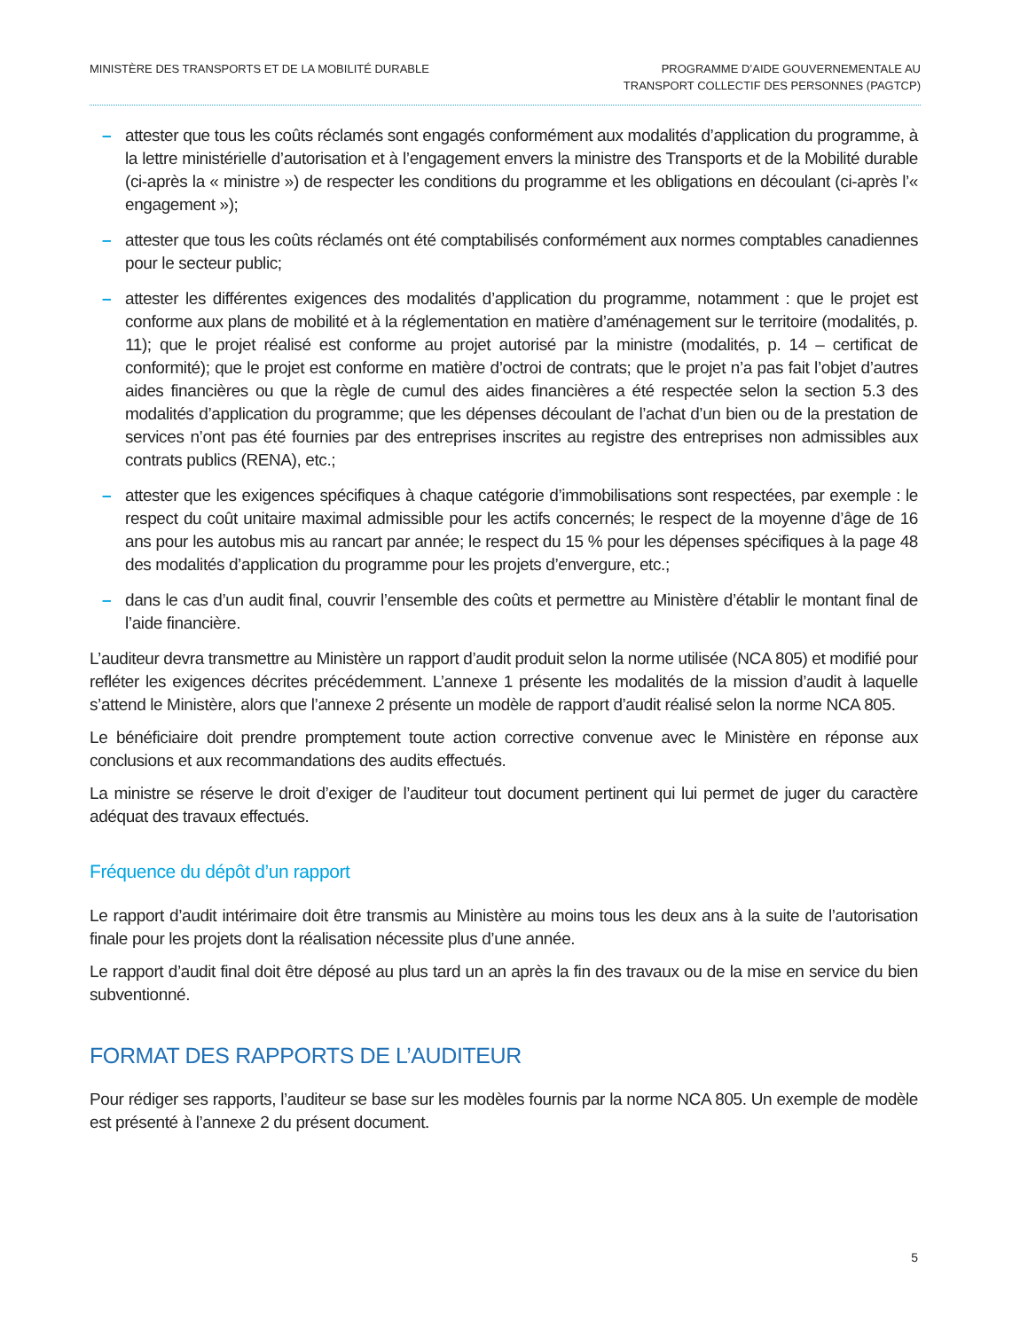MINISTÈRE DES TRANSPORTS ET DE LA MOBILITÉ DURABLE
PROGRAMME D’AIDE GOUVERNEMENTALE AU
TRANSPORT COLLECTIF DES PERSONNES (PAGTCP)
– attester que tous les coûts réclamés sont engagés conformément aux modalités d’application du programme, à la lettre ministérielle d’autorisation et à l’engagement envers la ministre des Transports et de la Mobilité durable (ci-après la « ministre ») de respecter les conditions du programme et les obligations en découlant (ci-après l’« engagement »);
– attester que tous les coûts réclamés ont été comptabilisés conformément aux normes comptables canadiennes pour le secteur public;
– attester les différentes exigences des modalités d’application du programme, notamment : que le projet est conforme aux plans de mobilité et à la réglementation en matière d’aménagement sur le territoire (modalités, p. 11); que le projet réalisé est conforme au projet autorisé par la ministre (modalités, p. 14 – certificat de conformité); que le projet est conforme en matière d’octroi de contrats; que le projet n’a pas fait l’objet d’autres aides financières ou que la règle de cumul des aides financières a été respectée selon la section 5.3 des modalités d’application du programme; que les dépenses découlant de l’achat d’un bien ou de la prestation de services n’ont pas été fournies par des entreprises inscrites au registre des entreprises non admissibles aux contrats publics (RENA), etc.;
– attester que les exigences spécifiques à chaque catégorie d’immobilisations sont respectées, par exemple : le respect du coût unitaire maximal admissible pour les actifs concernés; le respect de la moyenne d’âge de 16 ans pour les autobus mis au rancart par année; le respect du 15 % pour les dépenses spécifiques à la page 48 des modalités d’application du programme pour les projets d’envergure, etc.;
– dans le cas d’un audit final, couvrir l’ensemble des coûts et permettre au Ministère d’établir le montant final de l’aide financière.
L’auditeur devra transmettre au Ministère un rapport d’audit produit selon la norme utilisée (NCA 805) et modifié pour refléter les exigences décrites précédemment. L’annexe 1 présente les modalités de la mission d’audit à laquelle s’attend le Ministère, alors que l’annexe 2 présente un modèle de rapport d’audit réalisé selon la norme NCA 805.
Le bénéficiaire doit prendre promptement toute action corrective convenue avec le Ministère en réponse aux conclusions et aux recommandations des audits effectués.
La ministre se réserve le droit d’exiger de l’auditeur tout document pertinent qui lui permet de juger du caractère adéquat des travaux effectués.
Fréquence du dépôt d’un rapport
Le rapport d’audit intérimaire doit être transmis au Ministère au moins tous les deux ans à la suite de l’autorisation finale pour les projets dont la réalisation nécessite plus d’une année.
Le rapport d’audit final doit être déposé au plus tard un an après la fin des travaux ou de la mise en service du bien subventionné.
FORMAT DES RAPPORTS DE L’AUDITEUR
Pour rédiger ses rapports, l’auditeur se base sur les modèles fournis par la norme NCA 805. Un exemple de modèle est présenté à l’annexe 2 du présent document.
5